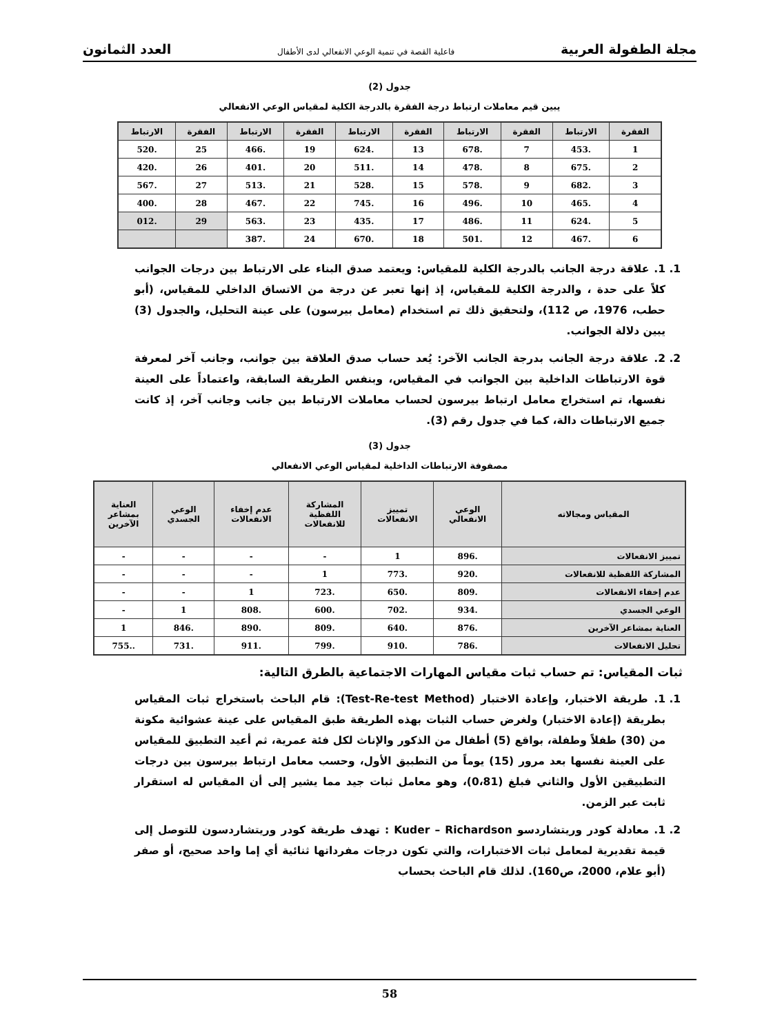مجلة الطفولة العربية فاعلية القصة في تنمية الوعي الانفعالي لدى الأطفال العدد الثمانون
جدول (2)
يبين قيم معاملات ارتباط درجة الفقرة بالدرجة الكلية لمقياس الوعي الانفعالي
| الفقرة | الارتباط | الفقرة | الارتباط | الفقرة | الارتباط | الفقرة | الارتباط | الفقرة | الارتباط |
| --- | --- | --- | --- | --- | --- | --- | --- | --- | --- |
| 1 | .453 | 7 | .678 | 13 | .624 | 19 | .466 | 25 | .520 |
| 2 | .675 | 8 | .478 | 14 | .511 | 20 | .401 | 26 | .420 |
| 3 | .682 | 9 | .578 | 15 | .528 | 21 | .513 | 27 | .567 |
| 4 | .465 | 10 | .496 | 16 | .745 | 22 | .467 | 28 | .400 |
| 5 | .624 | 11 | .486 | 17 | .435 | 23 | .563 | 29 | .012 |
| 6 | .467 | 12 | .501 | 18 | .670 | 24 | .387 | | |
1. 1. علاقة درجة الجانب بالدرجة الكلية للمقياس: ويعتمد صدق البناء على الارتباط بين درجات الجوانب كلاً على حدة ، والدرجة الكلية للمقياس، إذ إنها تعبر عن درجة من الاتساق الداخلي للمقياس، (أبو حطب، 1976، ص 112)، ولتحقيق ذلك تم استخدام (معامل بيرسون) على عينة التحليل، والجدول (3) يبين دلالة الجوانب.
2. 2. علاقة درجة الجانب بدرجة الجانب الآخر: يُعد حساب صدق العلاقة بين جوانب، وجانب آخر لمعرفة قوة الارتباطات الداخلية بين الجوانب في المقياس، وبنفس الطريقة السابقة، واعتماداً على العينة نفسها، تم استخراج معامل ارتباط بيرسون لحساب معاملات الارتباط بين جانب وجانب آخر، إذ كانت جميع الارتباطات دالة، كما في جدول رقم (3).
جدول (3)
مصفوفة الارتباطات الداخلية لمقياس الوعي الانفعالي
| المقياس ومجالاته | الوعي الانفعالي | تمييز الانفعالات | المشاركة اللفظية للانفعالات | عدم إخفاء الانفعالات | الوعي الجسدي | العناية بمشاعر الآخرين |
| --- | --- | --- | --- | --- | --- | --- |
| تمييز الانفعالات | .896 | 1 | - | - | - | - |
| المشاركة اللفظية للانفعالات | .920 | .773 | 1 | - | - | - |
| عدم إخفاء الانفعالات | .809 | .650 | .723 | 1 | - | - |
| الوعي الجسدي | .934 | .702 | .600 | .808 | 1 | - |
| العناية بمشاعر الآخرين | .876 | .640 | .809 | .890 | .846 | 1 |
| تحليل الانفعالات | .786 | .910 | .799 | .911 | .731 | ..755 |
ثبات المقياس: تم حساب ثبات مقياس المهارات الاجتماعية بالطرق التالية:
1. 1. طريقة الاختبار، وإعادة الاختبار (Test-Re-test Method): قام الباحث باستخراج ثبات المقياس بطريقة (إعادة الاختبار) ولغرض حساب الثبات بهذه الطريقة طبق المقياس على عينة عشوائية مكونة من (30) طفلاً وطفلة، بواقع (5) أطفال من الذكور والإناث لكل فئة عمرية، ثم أعيد التطبيق للمقياس على العينة نفسها بعد مرور (15) يوماً من التطبيق الأول، وحسب معامل ارتباط بيرسون بين درجات التطبيقين الأول والثاني فبلغ (0،81)، وهو معامل ثبات جيد مما يشير إلى أن المقياس له استقرار ثابت عبر الزمن.
2. 1. معادلة كودر وريتشاردسو Kuder – Richardson : تهدف طريقة كودر وريتشاردسون للتوصل إلى قيمة تقديرية لمعامل ثبات الاختبارات، والتي تكون درجات مفرداتها ثنائية أي إما واحد صحيح، أو صفر (أبو علام، 2000، ص160). لذلك قام الباحث بحساب
58